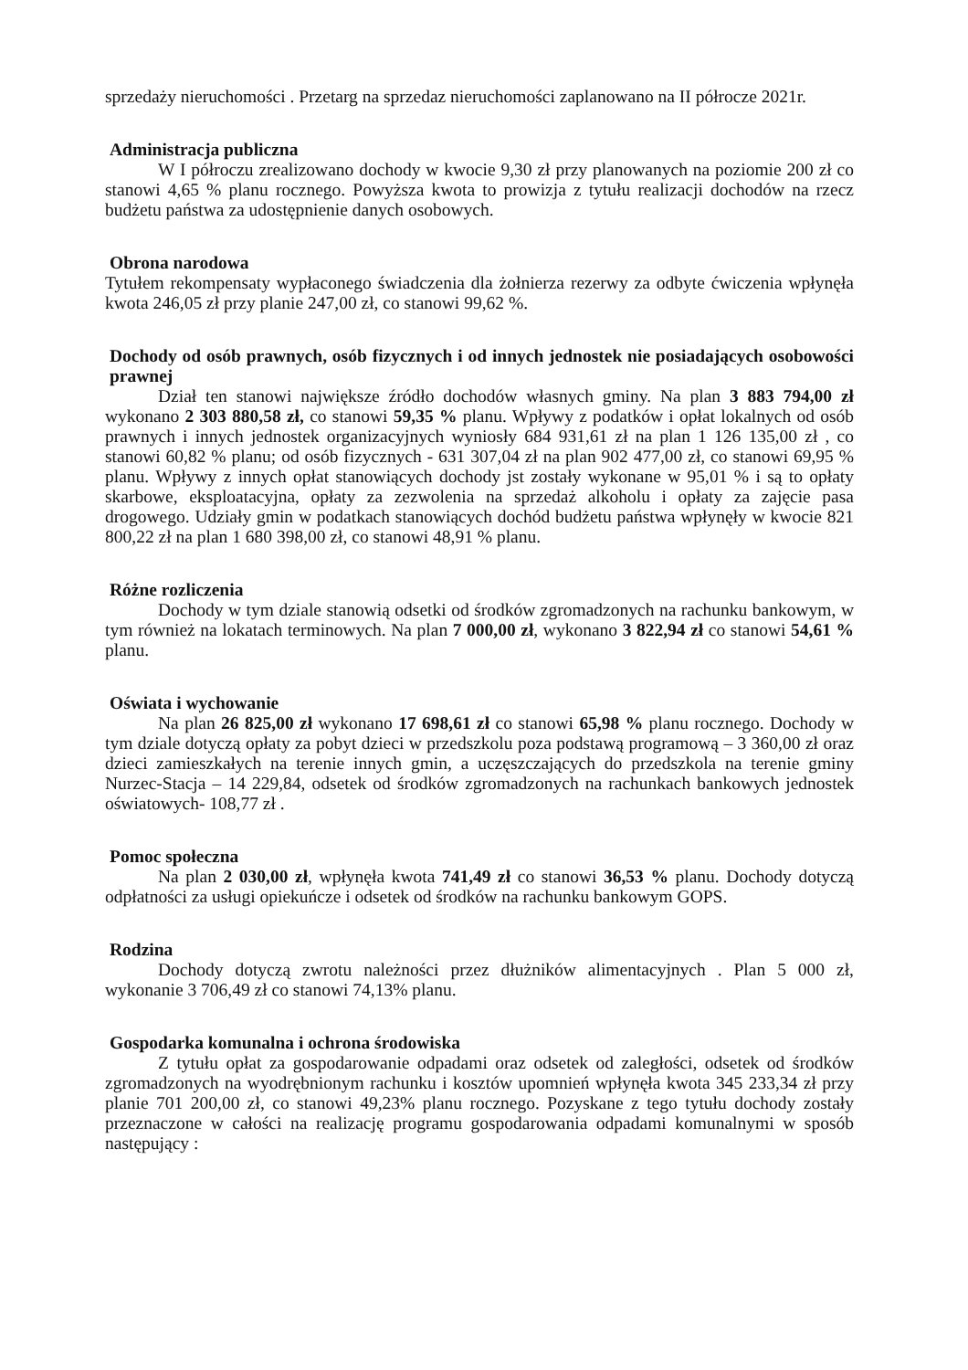sprzedaży nieruchomości . Przetarg na sprzedaz nieruchomości zaplanowano na II półrocze 2021r.
Administracja publiczna
W I półroczu zrealizowano dochody w kwocie 9,30 zł przy planowanych na poziomie 200 zł co stanowi 4,65 % planu rocznego. Powyższa kwota to prowizja z tytułu realizacji dochodów na rzecz budżetu państwa za udostępnienie danych osobowych.
Obrona narodowa
Tytułem rekompensaty wypłaconego świadczenia dla żołnierza rezerwy za odbyte ćwiczenia wpłynęła kwota 246,05 zł przy planie 247,00 zł, co stanowi 99,62 %.
Dochody od osób prawnych, osób fizycznych i od innych jednostek nie posiadających osobowości prawnej
Dział ten stanowi największe źródło dochodów własnych gminy. Na plan 3 883 794,00 zł wykonano 2 303 880,58 zł, co stanowi 59,35 % planu. Wpływy z podatków i opłat lokalnych od osób prawnych i innych jednostek organizacyjnych wyniosły 684 931,61 zł na plan 1 126 135,00 zł , co stanowi 60,82 % planu; od osób fizycznych - 631 307,04 zł na plan 902 477,00 zł, co stanowi 69,95 % planu. Wpływy z innych opłat stanowiących dochody jst zostały wykonane w 95,01 % i są to opłaty skarbowe, eksploatacyjna, opłaty za zezwolenia na sprzedaż alkoholu i opłaty za zajęcie pasa drogowego. Udziały gmin w podatkach stanowiących dochód budżetu państwa wpłynęły w kwocie 821 800,22 zł na plan 1 680 398,00 zł, co stanowi 48,91 % planu.
Różne rozliczenia
Dochody w tym dziale stanowią odsetki od środków zgromadzonych na rachunku bankowym, w tym również na lokatach terminowych. Na plan 7 000,00 zł, wykonano 3 822,94 zł co stanowi 54,61 % planu.
Oświata i wychowanie
Na plan 26 825,00 zł wykonano 17 698,61 zł co stanowi 65,98 % planu rocznego. Dochody w tym dziale dotyczą opłaty za pobyt dzieci w przedszkolu poza podstawą programową – 3 360,00 zł oraz dzieci zamieszkałych na terenie innych gmin, a uczęszczających do przedszkola na terenie gminy Nurzec-Stacja – 14 229,84, odsetek od środków zgromadzonych na rachunkach bankowych jednostek oświatowych- 108,77 zł .
Pomoc społeczna
Na plan 2 030,00 zł, wpłynęła kwota 741,49 zł co stanowi 36,53 % planu. Dochody dotyczą odpłatności za usługi opiekuńcze i odsetek od środków na rachunku bankowym GOPS.
Rodzina
Dochody dotyczą zwrotu należności przez dłużników alimentacyjnych . Plan 5 000 zł, wykonanie 3 706,49 zł co stanowi 74,13% planu.
Gospodarka komunalna i ochrona środowiska
Z tytułu opłat za gospodarowanie odpadami oraz odsetek od zaległości, odsetek od środków zgromadzonych na wyodrębnionym rachunku i kosztów upomnień wpłynęła kwota 345 233,34 zł przy planie 701 200,00 zł, co stanowi 49,23% planu rocznego. Pozyskane z tego tytułu dochody zostały przeznaczone w całości na realizację programu gospodarowania odpadami komunalnymi w sposób następujący :